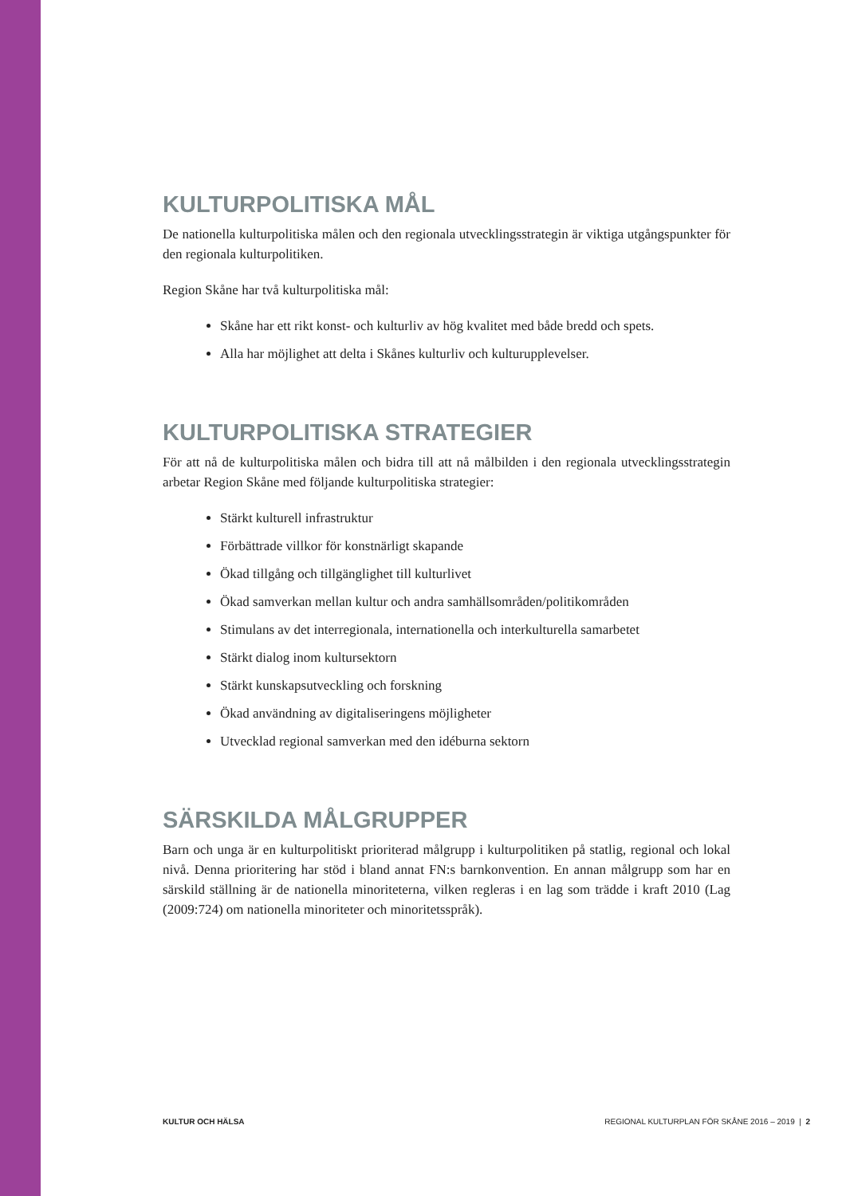KULTURPOLITISKA MÅL
De nationella kulturpolitiska målen och den regionala utvecklingsstrategin är viktiga utgångs­punkter för den regionala kulturpolitiken.
Region Skåne har två kulturpolitiska mål:
Skåne har ett rikt konst- och kulturliv av hög kvalitet med både bredd och spets.
Alla har möjlighet att delta i Skånes kulturliv och kulturupplevelser.
KULTURPOLITISKA STRATEGIER
För att nå de kulturpolitiska målen och bidra till att nå målbilden i den regionala utvecklings­strategin arbetar Region Skåne med följande kulturpolitiska strategier:
Stärkt kulturell infrastruktur
Förbättrade villkor för konstnärligt skapande
Ökad tillgång och tillgänglighet till kulturlivet
Ökad samverkan mellan kultur och andra samhällsområden/politikområden
Stimulans av det interregionala, internationella och interkulturella samarbetet
Stärkt dialog inom kultursektorn
Stärkt kunskapsutveckling och forskning
Ökad användning av digitaliseringens möjligheter
Utvecklad regional samverkan med den idéburna sektorn
SÄRSKILDA MÅLGRUPPER
Barn och unga är en kulturpolitiskt prioriterad målgrupp i kulturpolitiken på statlig, regional och lokal nivå. Denna prioritering har stöd i bland annat FN:s barnkonvention. En annan mål­grupp som har en särskild ställning är de nationella minoriteterna, vilken regleras i en lag som trädde i kraft 2010 (Lag (2009:724) om nationella minoriteter och minoritetsspråk).
KULTUR OCH HÄLSA REGIONAL KULTURPLAN FÖR SKÅNE 2016 – 2019 | 2